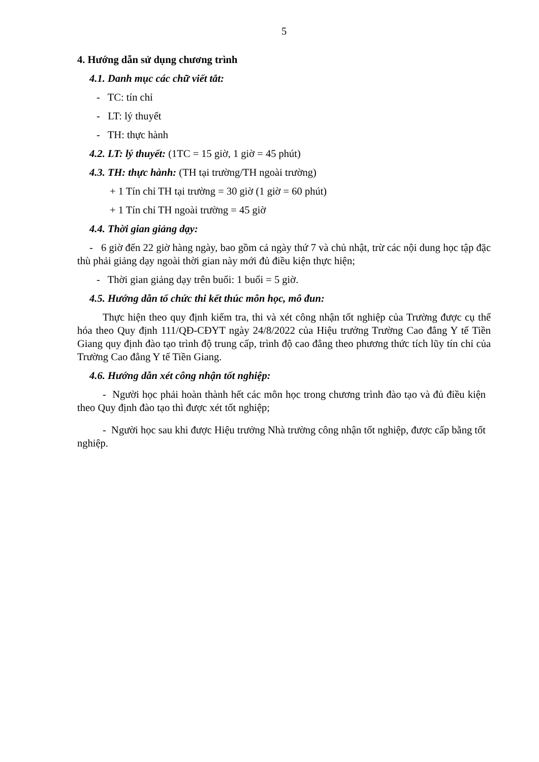5
4. Hướng dẫn sử dụng chương trình
4.1. Danh mục các chữ viết tắt:
- TC: tín chỉ
- LT: lý thuyết
- TH: thực hành
4.2. LT: lý thuyết: (1TC = 15 giờ, 1 giờ = 45 phút)
4.3. TH: thực hành: (TH tại trường/TH ngoài trường)
+ 1 Tín chỉ TH tại trường = 30 giờ (1 giờ = 60 phút)
+ 1 Tín chỉ TH ngoài trường = 45 giờ
4.4. Thời gian giảng dạy:
- 6 giờ đến 22 giờ hàng ngày, bao gồm cả ngày thứ 7 và chủ nhật, trừ các nội dung học tập đặc thù phải giảng dạy ngoài thời gian này mới đủ điều kiện thực hiện;
- Thời gian giảng dạy trên buổi: 1 buổi = 5 giờ.
4.5. Hướng dẫn tổ chức thi kết thúc môn học, mô đun:
Thực hiện theo quy định kiểm tra, thi và xét công nhận tốt nghiệp của Trường được cụ thể hóa theo Quy định 111/QĐ-CĐYT ngày 24/8/2022 của Hiệu trưởng Trường Cao đẳng Y tế Tiền Giang quy định đào tạo trình độ trung cấp, trình độ cao đẳng theo phương thức tích lũy tín chỉ của Trường Cao đẳng Y tế Tiền Giang.
4.6. Hướng dẫn xét công nhận tốt nghiệp:
- Người học phải hoàn thành hết các môn học trong chương trình đào tạo và đủ điều kiện theo Quy định đào tạo thì được xét tốt nghiệp;
- Người học sau khi được Hiệu trưởng Nhà trường công nhận tốt nghiệp, được cấp bằng tốt nghiệp.